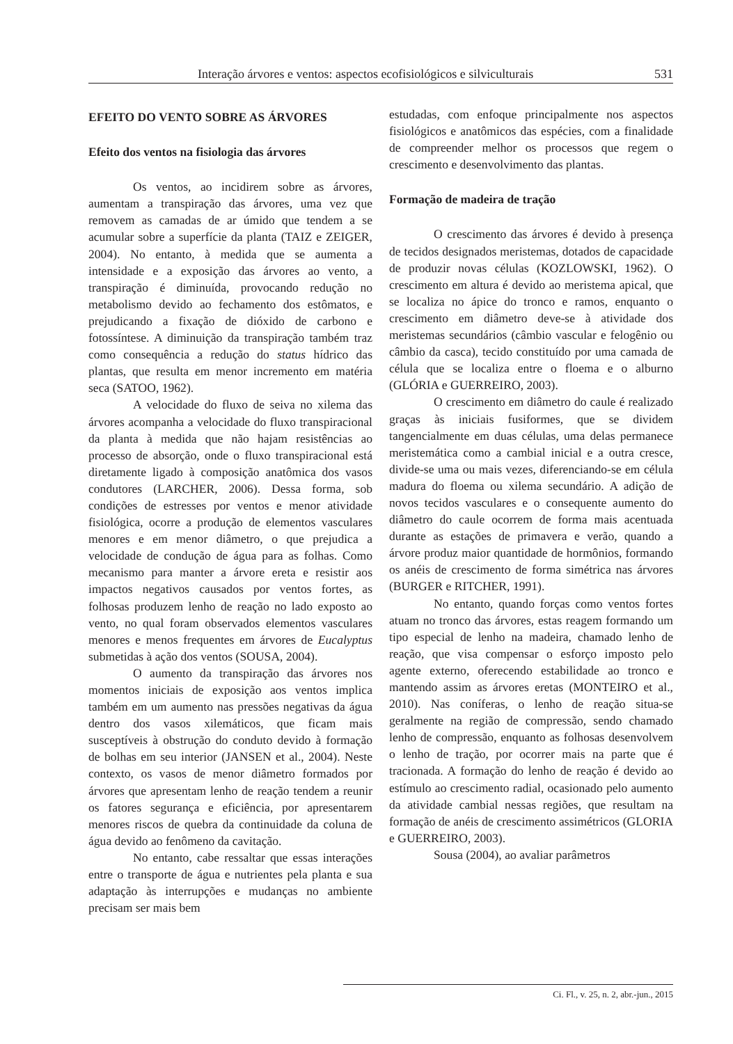Interação árvores e ventos: aspectos ecofisiológicos e silviculturais 531
EFEITO DO VENTO SOBRE AS ÁRVORES
Efeito dos ventos na fisiologia das árvores
Os ventos, ao incidirem sobre as árvores, aumentam a transpiração das árvores, uma vez que removem as camadas de ar úmido que tendem a se acumular sobre a superfície da planta (TAIZ e ZEIGER, 2004). No entanto, à medida que se aumenta a intensidade e a exposição das árvores ao vento, a transpiração é diminuída, provocando redução no metabolismo devido ao fechamento dos estômatos, e prejudicando a fixação de dióxido de carbono e fotossíntese. A diminuição da transpiração também traz como consequência a redução do status hídrico das plantas, que resulta em menor incremento em matéria seca (SATOO, 1962).
A velocidade do fluxo de seiva no xilema das árvores acompanha a velocidade do fluxo transpiracional da planta à medida que não hajam resistências ao processo de absorção, onde o fluxo transpiracional está diretamente ligado à composição anatômica dos vasos condutores (LARCHER, 2006). Dessa forma, sob condições de estresses por ventos e menor atividade fisiológica, ocorre a produção de elementos vasculares menores e em menor diâmetro, o que prejudica a velocidade de condução de água para as folhas. Como mecanismo para manter a árvore ereta e resistir aos impactos negativos causados por ventos fortes, as folhosas produzem lenho de reação no lado exposto ao vento, no qual foram observados elementos vasculares menores e menos frequentes em árvores de Eucalyptus submetidas à ação dos ventos (SOUSA, 2004).
O aumento da transpiração das árvores nos momentos iniciais de exposição aos ventos implica também em um aumento nas pressões negativas da água dentro dos vasos xilemáticos, que ficam mais susceptíveis à obstrução do conduto devido à formação de bolhas em seu interior (JANSEN et al., 2004). Neste contexto, os vasos de menor diâmetro formados por árvores que apresentam lenho de reação tendem a reunir os fatores segurança e eficiência, por apresentarem menores riscos de quebra da continuidade da coluna de água devido ao fenômeno da cavitação.
No entanto, cabe ressaltar que essas interações entre o transporte de água e nutrientes pela planta e sua adaptação às interrupções e mudanças no ambiente precisam ser mais bem
estudadas, com enfoque principalmente nos aspectos fisiológicos e anatômicos das espécies, com a finalidade de compreender melhor os processos que regem o crescimento e desenvolvimento das plantas.
Formação de madeira de tração
O crescimento das árvores é devido à presença de tecidos designados meristemas, dotados de capacidade de produzir novas células (KOZLOWSKI, 1962). O crescimento em altura é devido ao meristema apical, que se localiza no ápice do tronco e ramos, enquanto o crescimento em diâmetro deve-se à atividade dos meristemas secundários (câmbio vascular e felogênio ou câmbio da casca), tecido constituído por uma camada de célula que se localiza entre o floema e o alburno (GLÓRIA e GUERREIRO, 2003).
O crescimento em diâmetro do caule é realizado graças às iniciais fusiformes, que se dividem tangencialmente em duas células, uma delas permanece meristemática como a cambial inicial e a outra cresce, divide-se uma ou mais vezes, diferenciando-se em célula madura do floema ou xilema secundário. A adição de novos tecidos vasculares e o consequente aumento do diâmetro do caule ocorrem de forma mais acentuada durante as estações de primavera e verão, quando a árvore produz maior quantidade de hormônios, formando os anéis de crescimento de forma simétrica nas árvores (BURGER e RITCHER, 1991).
No entanto, quando forças como ventos fortes atuam no tronco das árvores, estas reagem formando um tipo especial de lenho na madeira, chamado lenho de reação, que visa compensar o esforço imposto pelo agente externo, oferecendo estabilidade ao tronco e mantendo assim as árvores eretas (MONTEIRO et al., 2010). Nas coníferas, o lenho de reação situa-se geralmente na região de compressão, sendo chamado lenho de compressão, enquanto as folhosas desenvolvem o lenho de tração, por ocorrer mais na parte que é tracionada. A formação do lenho de reação é devido ao estímulo ao crescimento radial, ocasionado pelo aumento da atividade cambial nessas regiões, que resultam na formação de anéis de crescimento assimétricos (GLORIA e GUERREIRO, 2003).
Sousa (2004), ao avaliar parâmetros
Ci. Fl., v. 25, n. 2, abr.-jun., 2015